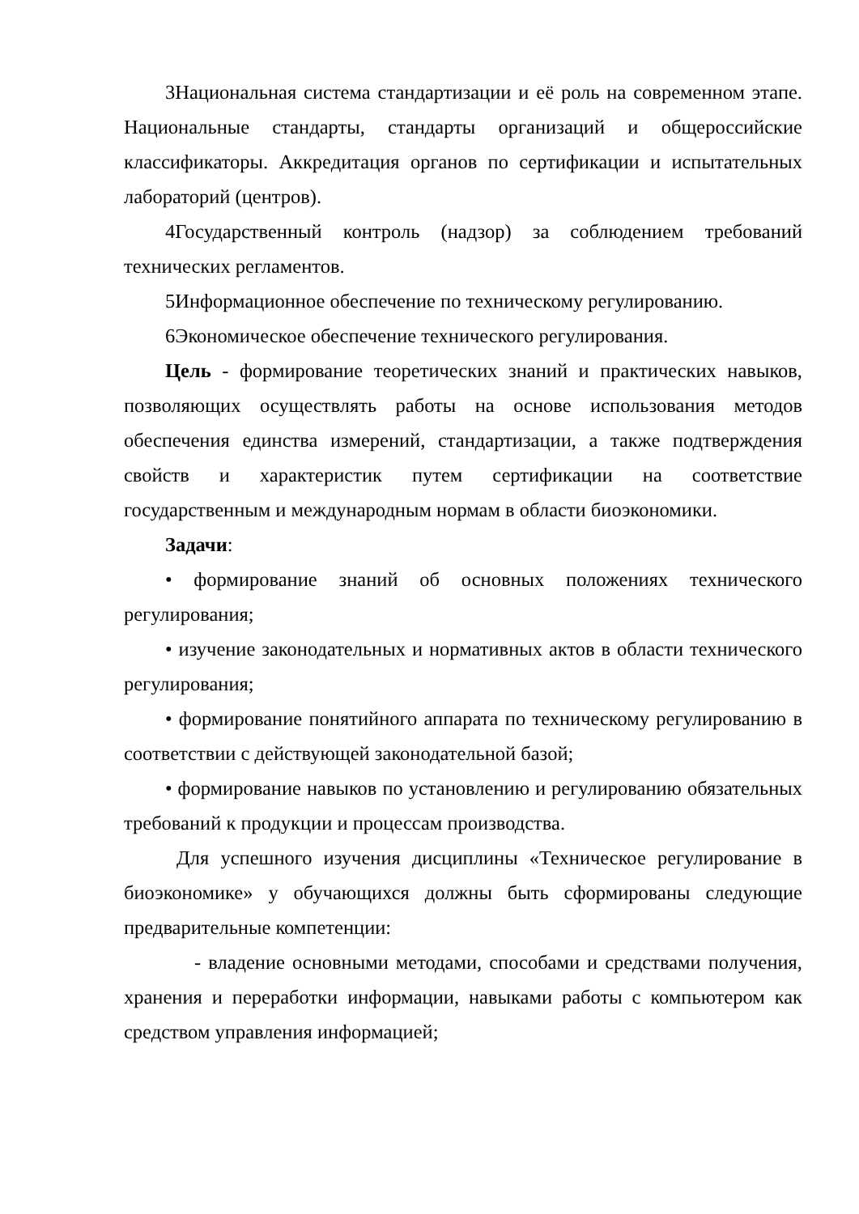3Национальная система стандартизации и её роль на современном этапе. Национальные стандарты, стандарты организаций и общероссийские классификаторы. Аккредитация органов по сертификации и испытательных лабораторий (центров).
4Государственный контроль (надзор) за соблюдением требований технических регламентов.
5Информационное обеспечение по техническому регулированию.
6Экономическое обеспечение технического регулирования.
Цель - формирование теоретических знаний и практических навыков, позволяющих осуществлять работы на основе использования методов обеспечения единства измерений, стандартизации, а также подтверждения свойств и характеристик путем сертификации на соответствие государственным и международным нормам в области биоэкономики.
Задачи:
• формирование знаний об основных положениях технического регулирования;
• изучение законодательных и нормативных актов в области технического регулирования;
• формирование понятийного аппарата по техническому регулированию в соответствии с действующей законодательной базой;
• формирование навыков по установлению и регулированию обязательных требований к продукции и процессам производства.
Для успешного изучения дисциплины «Техническое регулирование в биоэкономике» у обучающихся должны быть сформированы следующие предварительные компетенции:
- владение основными методами, способами и средствами получения, хранения и переработки информации, навыками работы с компьютером как средством управления информацией;